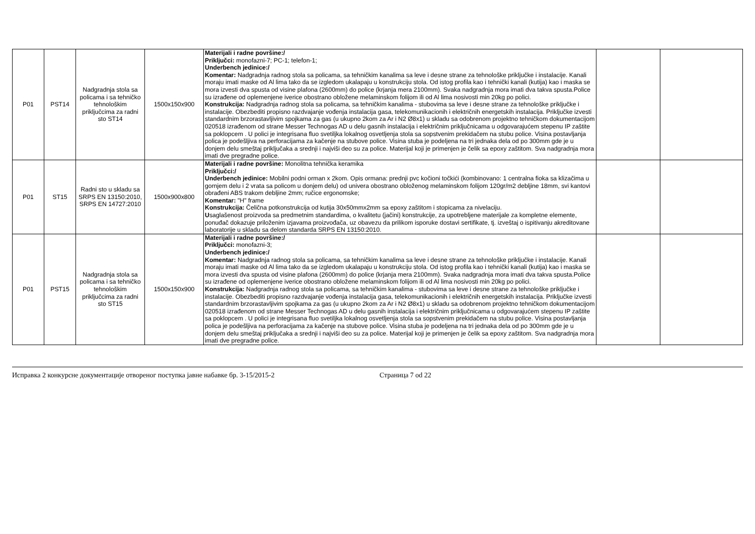| P01 | PST14 | Nadgradnja stola sa policama i sa tehničko tehnološkim priključcima za radni sto ST14 | 1500x150x900 | Materijali i radne površine:/ Priključci: monofazni-7; PC-1; telefon-1; Underbench jedinice:/ Komentar: Nadgradnja radnog stola sa policama, sa tehničkim kanalima sa leve i desne strane za tehnološke priključke i instalacije. Kanali moraju imati maske od Al lima tako da se izgledom ukalapaju u konstrukciju stola. Od istog profila kao i tehnički kanali (kutija) kao i maska se mora izvesti dva spusta od visine plafona (2600mm) do police (krjanja mera 2100mm). Svaka nadgradnja mora imati dva takva spusta.Police su izrađene od oplemenjene iverice obostrano obložene melaminskom folijom ili od Al lima nosivosti min 20kg po polici. Konstrukcija: Nadgradnja radnog stola sa policama, sa tehničkim kanalima - stubovima sa leve i desne strane za tehnološke priključke i instalacije. Obezbediti propisno razdvajanje vođenja instalacija gasa, telekomunikacionih i električnih energetskih instalacija. Priključke izvesti standardnim brzorastavljivim spojkama za gas (u ukupno 2kom za Ar i N2 Ø8x1) u skladu sa odobrenom projektno tehničkom dokumentacijom 020518 izrađenom od strane Messer Technogas AD u delu gasnih instalacija i električnim priključnicama u odgovarajućem stepenu IP zaštite sa poklopcem . U polici je integrisana fluo svetiljka lokalnog osvetljenja stola sa sopstvenim prekidačem na stubu police. Visina postavljanja polica je podešljiva na perforacijama za kačenje na stubove police. Visina stuba je podeljena na tri jednaka dela od po 300mm gde je u donjem delu smeštaj priključaka a srednji i najviši deo su za police. Materijal koji je primenjen je čelik sa epoxy zaštitom. Sva nadgradnja mora imati dve pregradne police. | | |
| P01 | ST15 | Radni sto u skladu sa SRPS EN 13150:2010, SRPS EN 14727:2010 | 1500x900x800 | Materijali i radne površine: Monolitna tehnička keramika Priključci:/ Underbench jedinice: Mobilni podni orman x 2kom. Opis ormana: prednji pvc kočioni točkići (kombinovano: 1 centralna fioka sa klizačima u gornjem delu i 2 vrata sa policom u donjem delu) od univera obostrano obloženog melaminskom folijom 120gr/m2 debljine 18mm, svi kantovi obrađeni ABS trakom debljine 2mm; ručice ergonomske; Komentar: "H" frame Konstrukcija: Čelična potkonstrukcija od kutija 30x50mmx2mm sa epoxy zaštitom i stopicama za nivelaciju. U saglašenost proizvoda sa predmetnim standardima, o kvalitetu (jačini) konstrukcije, za upotrebljene materijale za kompletne elemente, ponuđač dokazuje priloženim izjavama proizvođača, uz obavezu da prilikom isporuke dostavi sertifikate, tj. izveštaj o ispitivanju akreditovane laboratorije u skladu sa delom standarda SRPS EN 13150:2010. | | |
| P01 | PST15 | Nadgradnja stola sa policama i sa tehničko tehnološkim priključcima za radni sto ST15 | 1500x150x900 | Materijali i radne površine:/ Priključci: monofazni-3; Underbench jedinice:/ Komentar: Nadgradnja radnog stola sa policama, sa tehničkim kanalima sa leve i desne strane za tehnološke priključke i instalacije. Kanali moraju imati maske od Al lima tako da se izgledom ukalapaju u konstrukciju stola. Od istog profila kao i tehnički kanali (kutija) kao i maska se mora izvesti dva spusta od visine plafona (2600mm) do police (krjanja mera 2100mm). Svaka nadgradnja mora imati dva takva spusta.Police su izrađene od oplemenjene iverice obostrano obložene melaminskom folijom ili od Al lima nosivosti min 20kg po polici. Konstrukcija: Nadgradnja radnog stola sa policama, sa tehničkim kanalima - stubovima sa leve i desne strane za tehnološke priključke i instalacije. Obezbediti propisno razdvajanje vođenja instalacija gasa, telekomunikacionih i električnih energetskih instalacija. Priključke izvesti standardnim brzorastavljivim spojkama za gas (u ukupno 2kom za Ar i N2 Ø8x1) u skladu sa odobrenom projektno tehničkom dokumentacijom 020518 izrađenom od strane Messer Technogas AD u delu gasnih instalacija i električnim priključnicama u odgovarajućem stepenu IP zaštite sa poklopcem . U polici je integrisana fluo svetiljka lokalnog osvetljenja stola sa sopstvenim prekidačem na stubu police. Visina postavljanja polica je podešljiva na perforacijama za kačenje na stubove police. Visina stuba je podeljena na tri jednaka dela od po 300mm gde je u donjem delu smeštaj priključaka a srednji i najviši deo su za police. Materijal koji je primenjen je čelik sa epoxy zaštitom. Sva nadgradnja mora imati dve pregradne police. | | |
Исправка 2 конкурсне документације отвореног поступка јавне набавке бр. 3-15/2015-2 Страница 7 od 22